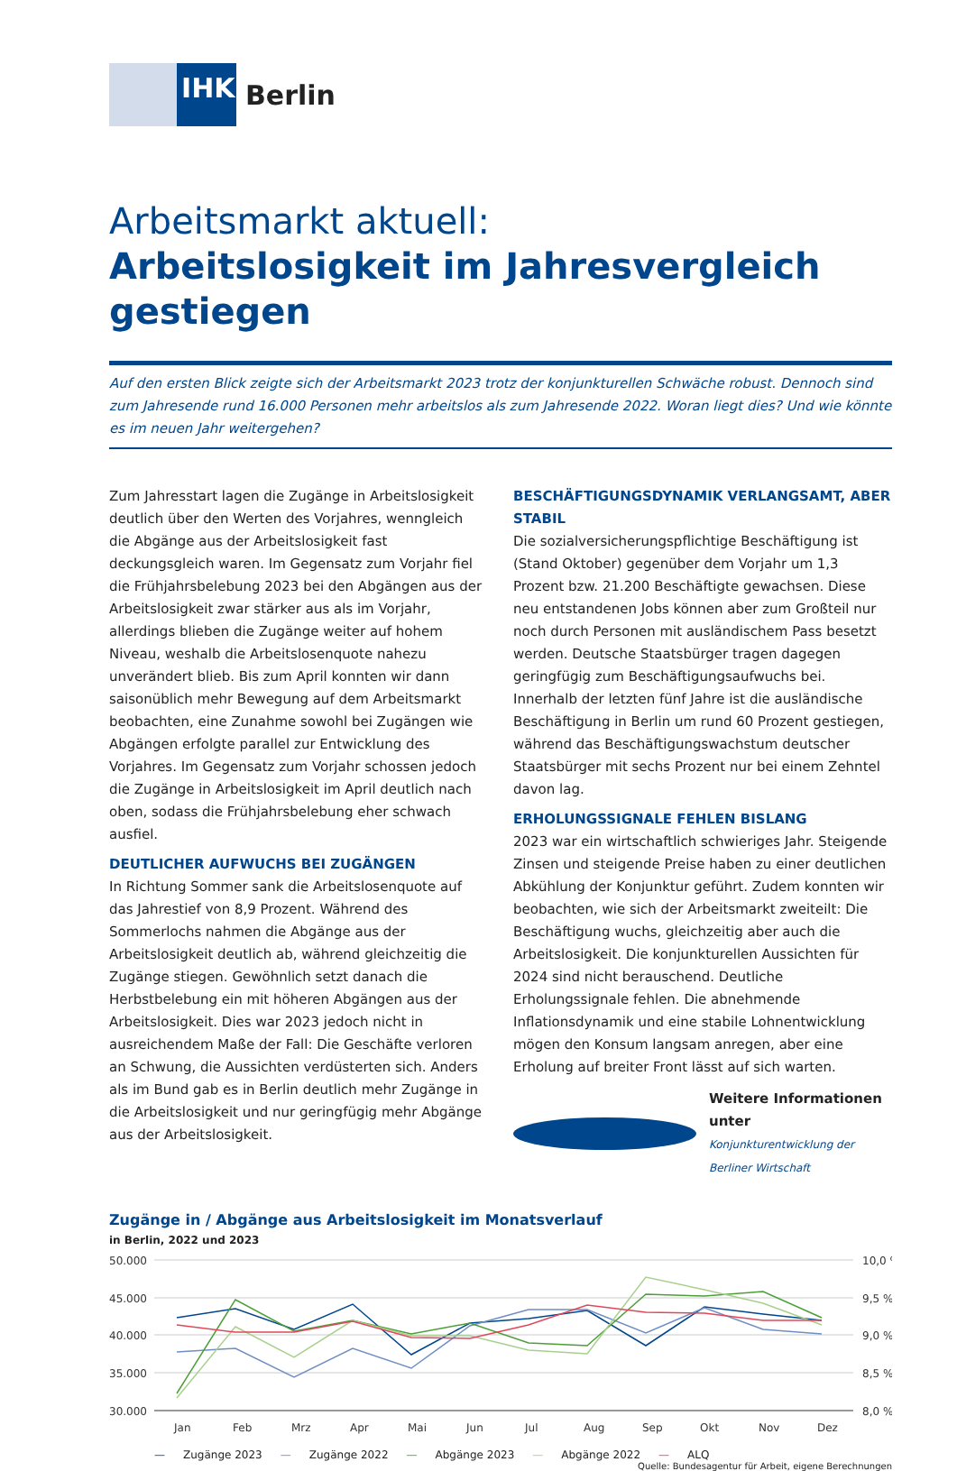IHK
Berlin
Arbeitsmarkt aktuell:
Arbeitslosigkeit im Jahresvergleich gestiegen
Auf den ersten Blick zeigte sich der Arbeitsmarkt 2023 trotz der konjunkturellen Schwäche robust. Dennoch sind zum Jahresende rund 16.000 Personen mehr arbeitslos als zum Jahresende 2022. Woran liegt dies? Und wie könnte es im neuen Jahr weitergehen?
Zum Jahresstart lagen die Zugänge in Arbeitslosigkeit deutlich über den Werten des Vorjahres, wenngleich die Abgänge aus der Arbeitslosigkeit fast deckungsgleich waren. Im Gegensatz zum Vorjahr fiel die Frühjahrsbelebung 2023 bei den Abgängen aus der Arbeitslosigkeit zwar stärker aus als im Vorjahr, allerdings blieben die Zugänge weiter auf hohem Niveau, weshalb die Arbeitslosenquote nahezu unverändert blieb. Bis zum April konnten wir dann saisonüblich mehr Bewegung auf dem Arbeitsmarkt beobachten, eine Zunahme sowohl bei Zugängen wie Abgängen erfolgte parallel zur Entwicklung des Vorjahres. Im Gegensatz zum Vorjahr schossen jedoch die Zugänge in Arbeitslosigkeit im April deutlich nach oben, sodass die Frühjahrsbelebung eher schwach ausfiel.
DEUTLICHER AUFWUCHS BEI ZUGÄNGEN
In Richtung Sommer sank die Arbeitslosenquote auf das Jahrestief von 8,9 Prozent. Während des Sommerlochs nahmen die Abgänge aus der Arbeitslosigkeit deutlich ab, während gleichzeitig die Zugänge stiegen. Gewöhnlich setzt danach die Herbstbelebung ein mit höheren Abgängen aus der Arbeitslosigkeit. Dies war 2023 jedoch nicht in ausreichendem Maße der Fall: Die Geschäfte verloren an Schwung, die Aussichten verdüsterten sich. Anders als im Bund gab es in Berlin deutlich mehr Zugänge in die Arbeitslosigkeit und nur geringfügig mehr Abgänge aus der Arbeitslosigkeit.
BESCHÄFTIGUNGSDYNAMIK VERLANGSAMT, ABER STABIL
Die sozialversicherungspflichtige Beschäftigung ist (Stand Oktober) gegenüber dem Vorjahr um 1,3 Prozent bzw. 21.200 Beschäftigte gewachsen. Diese neu entstandenen Jobs können aber zum Großteil nur noch durch Personen mit ausländischem Pass besetzt werden. Deutsche Staatsbürger tragen dagegen geringfügig zum Beschäftigungsaufwuchs bei. Innerhalb der letzten fünf Jahre ist die ausländische Beschäftigung in Berlin um rund 60 Prozent gestiegen, während das Beschäftigungswachstum deutscher Staatsbürger mit sechs Prozent nur bei einem Zehntel davon lag.
ERHOLUNGSSIGNALE FEHLEN BISLANG
2023 war ein wirtschaftlich schwieriges Jahr. Steigende Zinsen und steigende Preise haben zu einer deutlichen Abkühlung der Konjunktur geführt. Zudem konnten wir beobachten, wie sich der Arbeitsmarkt zweiteilt: Die Beschäftigung wuchs, gleichzeitig aber auch die Arbeitslosigkeit. Die konjunkturellen Aussichten für 2024 sind nicht berauschend. Deutliche Erholungssignale fehlen. Die abnehmende Inflationsdynamik und eine stabile Lohnentwicklung mögen den Konsum langsam anregen, aber eine Erholung auf breiter Front lässt auf sich warten.
Weitere Informationen unter
Konjunkturentwicklung der Berliner Wirtschaft
Zugänge in / Abgänge aus Arbeitslosigkeit im Monatsverlauf
in Berlin, 2022 und 2023
50.000
45.000
40.000
35.000
30.000
10,0 %
9,5 %
9,0 %
8,5 %
8,0 %
Jan
Feb
Mrz
Apr
Mai
Jun
Jul
Aug
Sep
Okt
Nov
Dez
— Zugänge 2023 — Zugänge 2022 — Abgänge 2023 — Abgänge 2022 — ALQ
Quelle: Bundesagentur für Arbeit, eigene Berechnungen